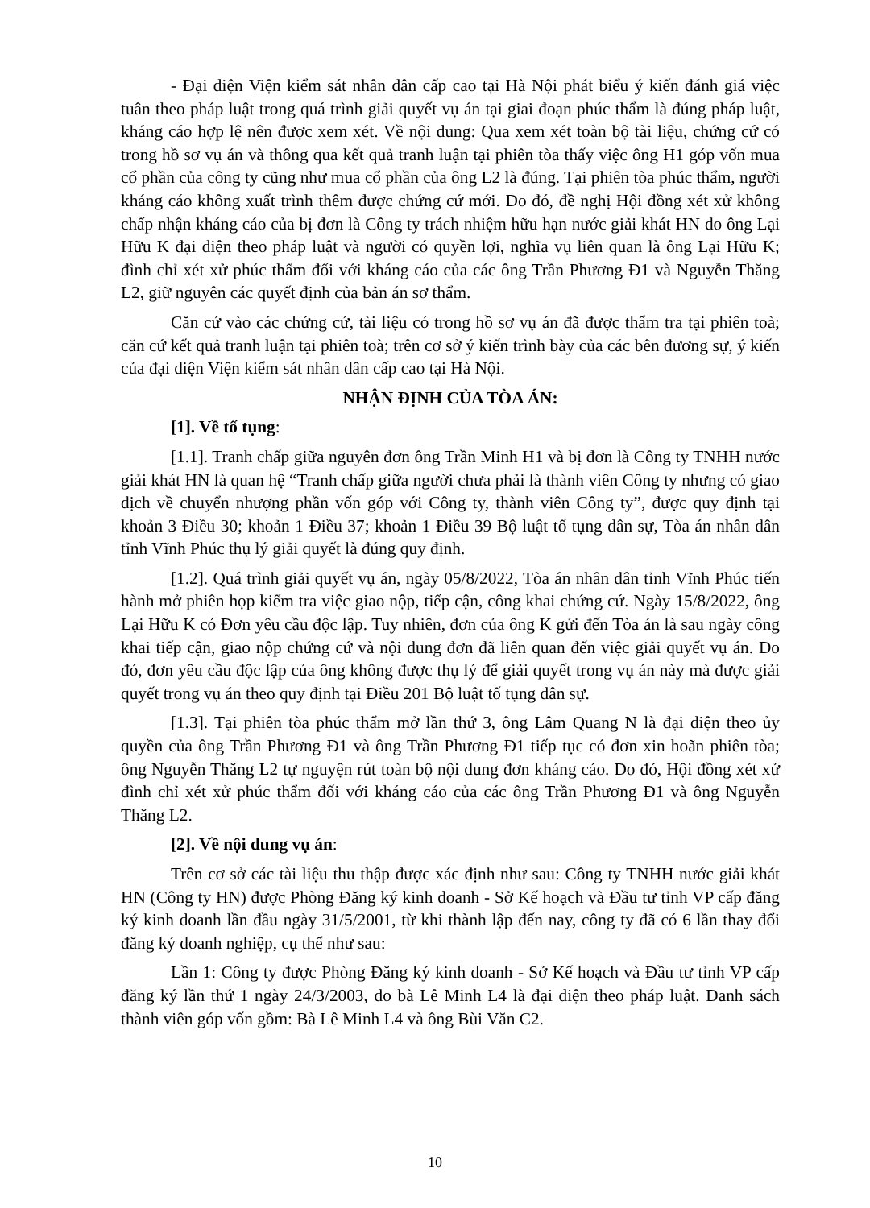- Đại diện Viện kiểm sát nhân dân cấp cao tại Hà Nội phát biểu ý kiến đánh giá việc tuân theo pháp luật trong quá trình giải quyết vụ án tại giai đoạn phúc thẩm là đúng pháp luật, kháng cáo hợp lệ nên được xem xét. Về nội dung: Qua xem xét toàn bộ tài liệu, chứng cứ có trong hồ sơ vụ án và thông qua kết quả tranh luận tại phiên tòa thấy việc ông H1 góp vốn mua cổ phần của công ty cũng như mua cổ phần của ông L2 là đúng. Tại phiên tòa phúc thẩm, người kháng cáo không xuất trình thêm được chứng cứ mới. Do đó, đề nghị Hội đồng xét xử không chấp nhận kháng cáo của bị đơn là Công ty trách nhiệm hữu hạn nước giải khát HN do ông Lại Hữu K đại diện theo pháp luật và người có quyền lợi, nghĩa vụ liên quan là ông Lại Hữu K; đình chỉ xét xử phúc thẩm đối với kháng cáo của các ông Trần Phương Đ1 và Nguyễn Thăng L2, giữ nguyên các quyết định của bản án sơ thẩm.
Căn cứ vào các chứng cứ, tài liệu có trong hồ sơ vụ án đã được thẩm tra tại phiên toà; căn cứ kết quả tranh luận tại phiên toà; trên cơ sở ý kiến trình bày của các bên đương sự, ý kiến của đại diện Viện kiểm sát nhân dân cấp cao tại Hà Nội.
NHẬN ĐỊNH CỦA TÒA ÁN:
[1]. Về tố tụng:
[1.1]. Tranh chấp giữa nguyên đơn ông Trần Minh H1 và bị đơn là Công ty TNHH nước giải khát HN là quan hệ “Tranh chấp giữa người chưa phải là thành viên Công ty nhưng có giao dịch về chuyển nhượng phần vốn góp với Công ty, thành viên Công ty”, được quy định tại khoản 3 Điều 30; khoản 1 Điều 37; khoản 1 Điều 39 Bộ luật tố tụng dân sự, Tòa án nhân dân tỉnh Vĩnh Phúc thụ lý giải quyết là đúng quy định.
[1.2]. Quá trình giải quyết vụ án, ngày 05/8/2022, Tòa án nhân dân tỉnh Vĩnh Phúc tiến hành mở phiên họp kiểm tra việc giao nộp, tiếp cận, công khai chứng cứ. Ngày 15/8/2022, ông Lại Hữu K có Đơn yêu cầu độc lập. Tuy nhiên, đơn của ông K gửi đến Tòa án là sau ngày công khai tiếp cận, giao nộp chứng cứ và nội dung đơn đã liên quan đến việc giải quyết vụ án. Do đó, đơn yêu cầu độc lập của ông không được thụ lý để giải quyết trong vụ án này mà được giải quyết trong vụ án theo quy định tại Điều 201 Bộ luật tố tụng dân sự.
[1.3]. Tại phiên tòa phúc thẩm mở lần thứ 3, ông Lâm Quang N là đại diện theo ủy quyền của ông Trần Phương Đ1 và ông Trần Phương Đ1 tiếp tục có đơn xin hoãn phiên tòa; ông Nguyễn Thăng L2 tự nguyện rút toàn bộ nội dung đơn kháng cáo. Do đó, Hội đồng xét xử đình chỉ xét xử phúc thẩm đối với kháng cáo của các ông Trần Phương Đ1 và ông Nguyễn Thăng L2.
[2]. Về nội dung vụ án:
Trên cơ sở các tài liệu thu thập được xác định như sau: Công ty TNHH nước giải khát HN (Công ty HN) được Phòng Đăng ký kinh doanh - Sở Kế hoạch và Đầu tư tỉnh VP cấp đăng ký kinh doanh lần đầu ngày 31/5/2001, từ khi thành lập đến nay, công ty đã có 6 lần thay đổi đăng ký doanh nghiệp, cụ thể như sau:
Lần 1: Công ty được Phòng Đăng ký kinh doanh - Sở Kế hoạch và Đầu tư tỉnh VP cấp đăng ký lần thứ 1 ngày 24/3/2003, do bà Lê Minh L4 là đại diện theo pháp luật. Danh sách thành viên góp vốn gồm: Bà Lê Minh L4 và ông Bùi Văn C2.
10